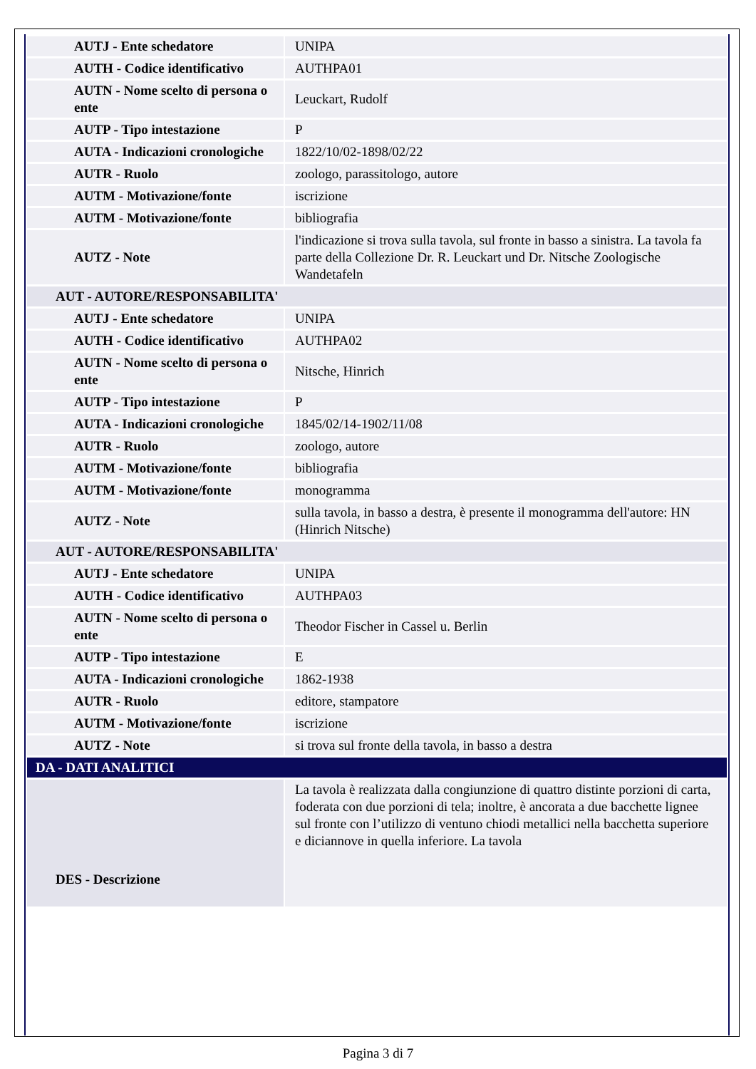| AUTJ - Ente schedatore | UNIPA |
| AUTH - Codice identificativo | AUTHPA01 |
| AUTN - Nome scelto di persona o ente | Leuckart, Rudolf |
| AUTP - Tipo intestazione | P |
| AUTA - Indicazioni cronologiche | 1822/10/02-1898/02/22 |
| AUTR - Ruolo | zoologo, parassitologo, autore |
| AUTM - Motivazione/fonte | iscrizione |
| AUTM - Motivazione/fonte | bibliografia |
| AUTZ - Note | l'indicazione si trova sulla tavola, sul fronte in basso a sinistra. La tavola fa parte della Collezione Dr. R. Leuckart und Dr. Nitsche Zoologische Wandetafeln |
| AUT - AUTORE/RESPONSABILITA' | |
| AUTJ - Ente schedatore | UNIPA |
| AUTH - Codice identificativo | AUTHPA02 |
| AUTN - Nome scelto di persona o ente | Nitsche, Hinrich |
| AUTP - Tipo intestazione | P |
| AUTA - Indicazioni cronologiche | 1845/02/14-1902/11/08 |
| AUTR - Ruolo | zoologo, autore |
| AUTM - Motivazione/fonte | bibliografia |
| AUTM - Motivazione/fonte | monogramma |
| AUTZ - Note | sulla tavola, in basso a destra, è presente il monogramma dell'autore: HN (Hinrich Nitsche) |
| AUT - AUTORE/RESPONSABILITA' | |
| AUTJ - Ente schedatore | UNIPA |
| AUTH - Codice identificativo | AUTHPA03 |
| AUTN - Nome scelto di persona o ente | Theodor Fischer in Cassel u. Berlin |
| AUTP - Tipo intestazione | E |
| AUTA - Indicazioni cronologiche | 1862-1938 |
| AUTR - Ruolo | editore, stampatore |
| AUTM - Motivazione/fonte | iscrizione |
| AUTZ - Note | si trova sul fronte della tavola, in basso a destra |
| DA - DATI ANALITICI | |
| DES - Descrizione | La tavola è realizzata dalla congiunzione di quattro distinte porzioni di carta, foderata con due porzioni di tela; inoltre, è ancorata a due bacchette lignee sul fronte con l’utilizzo di ventuno chiodi metallici nella bacchetta superiore e diciannove in quella inferiore. La tavola |
Pagina 3 di 7